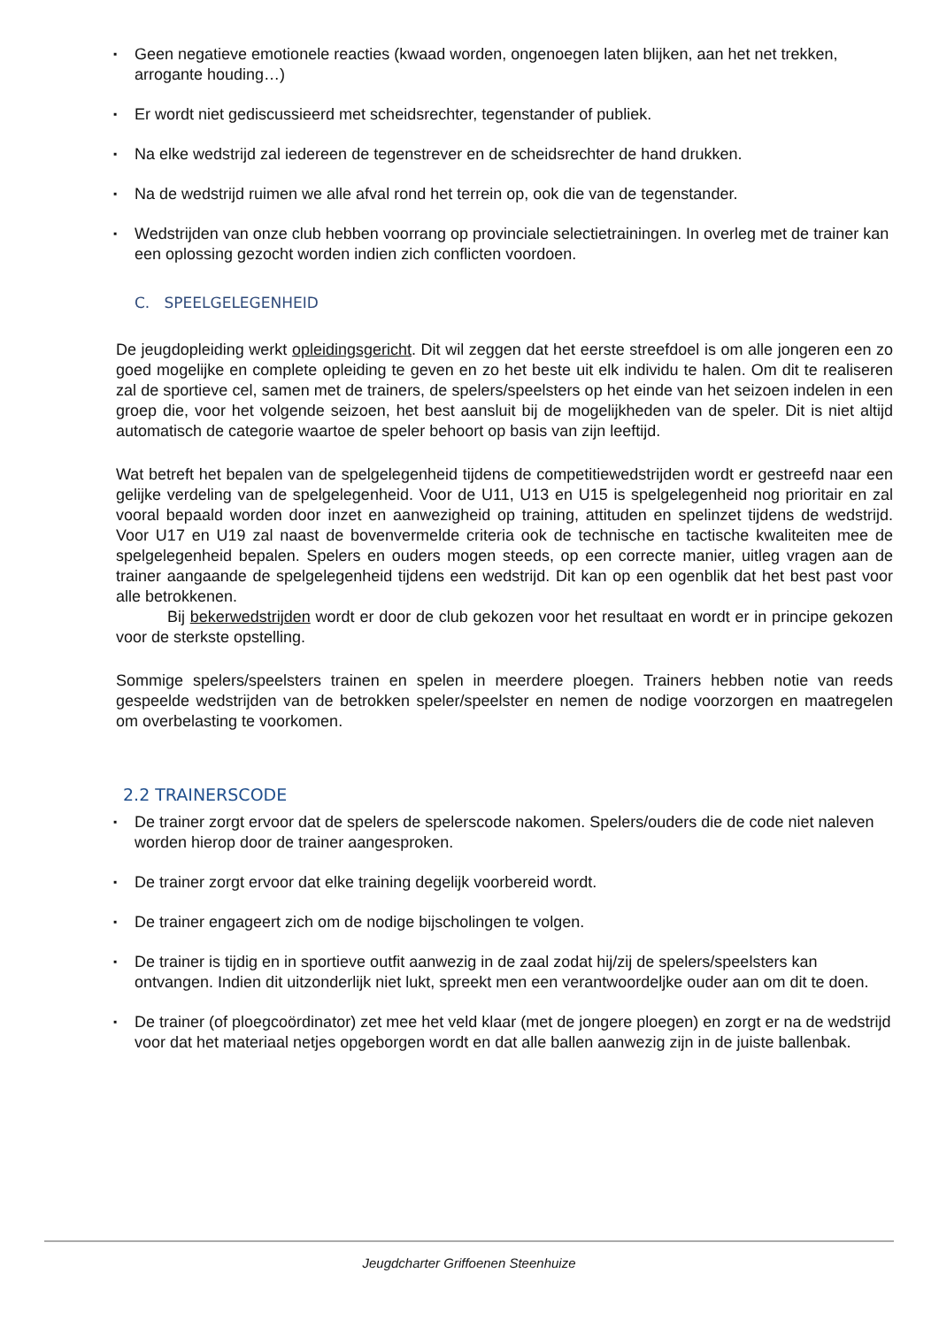▪ Geen negatieve emotionele reacties (kwaad worden, ongenoegen laten blijken, aan het net trekken, arrogante houding…)
▪ Er wordt niet gediscussieerd met scheidsrechter, tegenstander of publiek.
▪ Na elke wedstrijd zal iedereen de tegenstrever en de scheidsrechter de hand drukken.
▪ Na de wedstrijd ruimen we alle afval rond het terrein op, ook die van de tegenstander.
▪ Wedstrijden van onze club hebben voorrang op provinciale selectietrainingen. In overleg met de trainer kan een oplossing gezocht worden indien zich conflicten voordoen.
C. SPEELGELEGENHEID
De jeugdopleiding werkt opleidingsgericht. Dit wil zeggen dat het eerste streefdoel is om alle jongeren een zo goed mogelijke en complete opleiding te geven en zo het beste uit elk individu te halen. Om dit te realiseren zal de sportieve cel, samen met de trainers, de spelers/speelsters op het einde van het seizoen indelen in een groep die, voor het volgende seizoen, het best aansluit bij de mogelijkheden van de speler. Dit is niet altijd automatisch de categorie waartoe de speler behoort op basis van zijn leeftijd.
Wat betreft het bepalen van de spelgelegenheid tijdens de competitiewedstrijden wordt er gestreefd naar een gelijke verdeling van de spelgelegenheid. Voor de U11, U13 en U15 is spelgelegenheid nog prioritair en zal vooral bepaald worden door inzet en aanwezigheid op training, attituden en spelinzet tijdens de wedstrijd. Voor U17 en U19 zal naast de bovenvermelde criteria ook de technische en tactische kwaliteiten mee de spelgelegenheid bepalen. Spelers en ouders mogen steeds, op een correcte manier, uitleg vragen aan de trainer aangaande de spelgelegenheid tijdens een wedstrijd. Dit kan op een ogenblik dat het best past voor alle betrokkenen.
Bij bekerwedstrijden wordt er door de club gekozen voor het resultaat en wordt er in principe gekozen voor de sterkste opstelling.
Sommige spelers/speelsters trainen en spelen in meerdere ploegen. Trainers hebben notie van reeds gespeelde wedstrijden van de betrokken speler/speelster en nemen de nodige voorzorgen en maatregelen om overbelasting te voorkomen.
2.2 TRAINERSCODE
▪ De trainer zorgt ervoor dat de spelers de spelerscode nakomen. Spelers/ouders die de code niet naleven worden hierop door de trainer aangesproken.
▪ De trainer zorgt ervoor dat elke training degelijk voorbereid wordt.
▪ De trainer engageert zich om de nodige bijscholingen te volgen.
▪ De trainer is tijdig en in sportieve outfit aanwezig in de zaal zodat hij/zij de spelers/speelsters kan ontvangen. Indien dit uitzonderlijk niet lukt, spreekt men een verantwoordeljke ouder aan om dit te doen.
▪ De trainer (of ploegcoördinator) zet mee het veld klaar (met de jongere ploegen) en zorgt er na de wedstrijd voor dat het materiaal netjes opgeborgen wordt en dat alle ballen aanwezig zijn in de juiste ballenbak.
Jeugdcharter Griffoenen Steenhuize